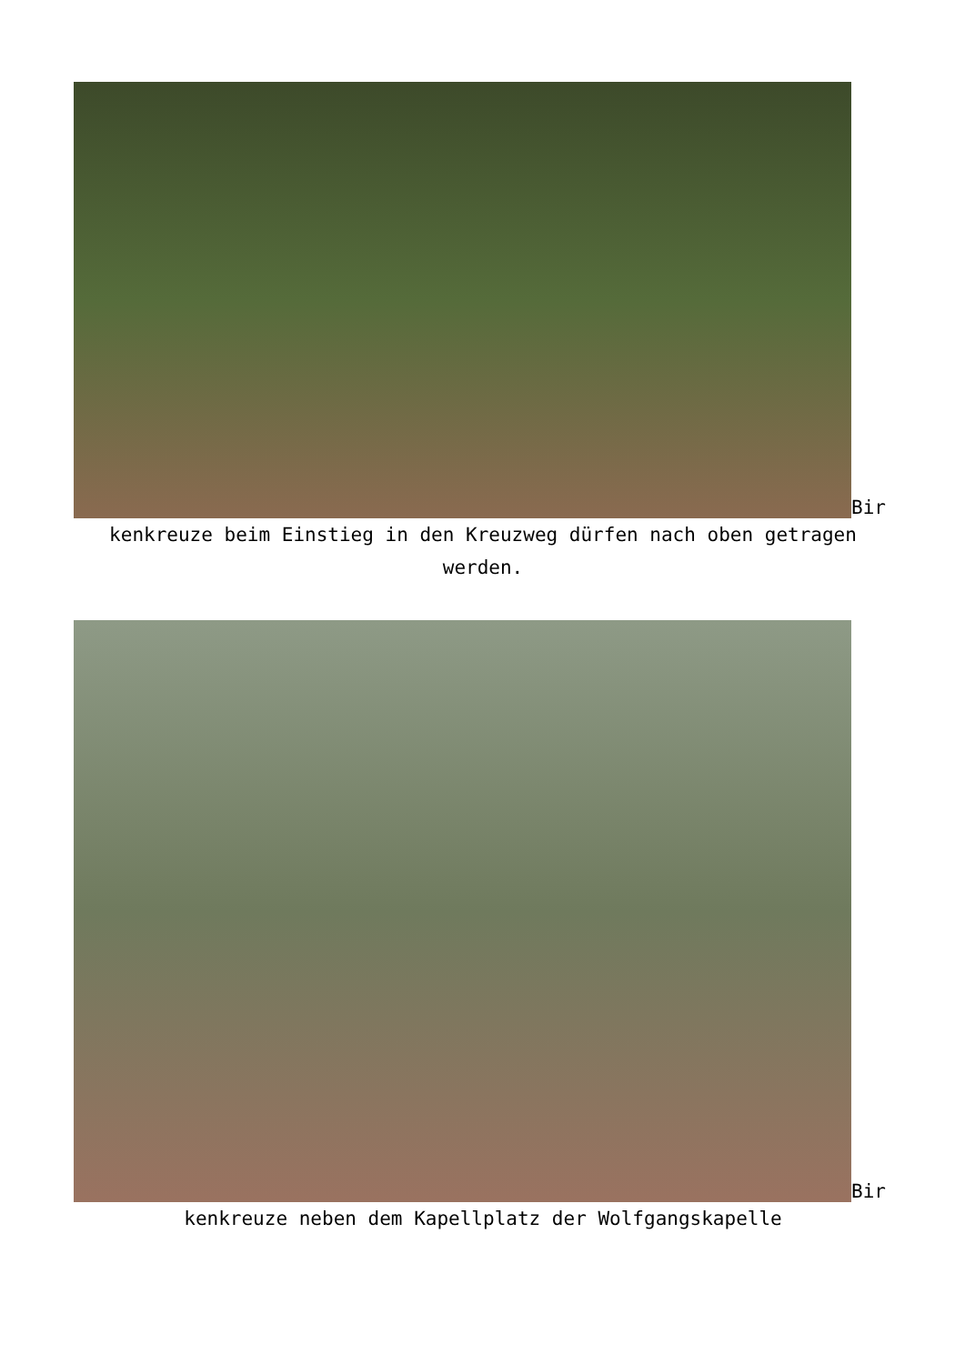Bir
kenkreuze beim Einstieg in den Kreuzweg dürfen nach oben getragen werden.
Bir
kenkreuze neben dem Kapellplatz der Wolfgangskapelle